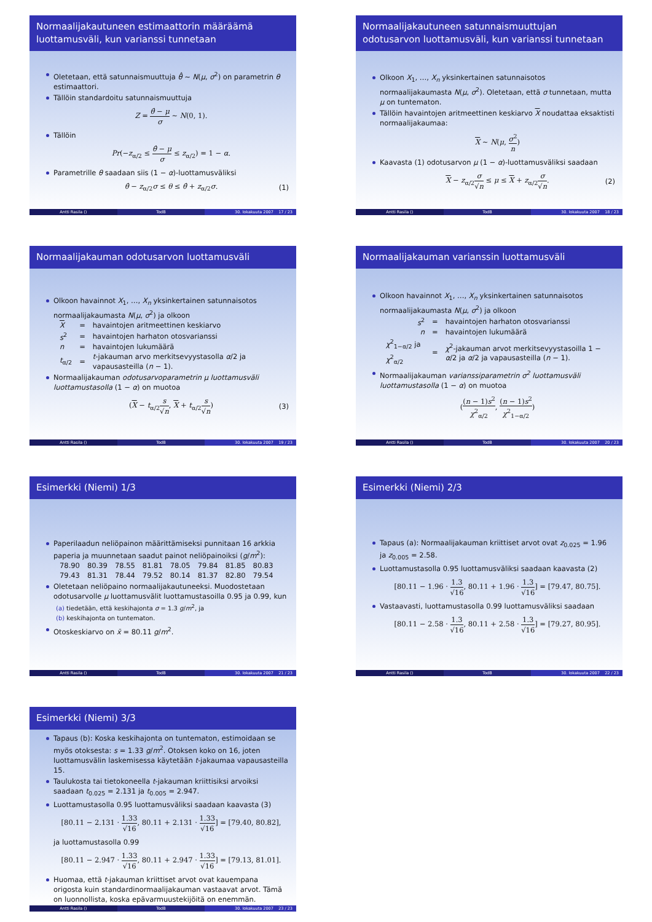Normaalijakautuneen estimaattorin määräämä luottamusväli, kun varianssi tunnetaan
Oletetaan, että satunnaismuuttuja θ̂ ∼ N(μ, σ<sup>2</sup>) on parametrin θ estimaattori.
Tällöin standardoitu satunnaismuuttuja
Z = θ̂ − μ σ ∼ N(0, 1).
Tällöin
Pr(−z<sub>α/2</sub> ≤ θ̂ − μ σ ≤ z<sub>α/2</sub>) = 1 − α.
Parametrille θ saadaan siis (1 − α)-luottamusväliksi
θ̂ − z<sub>α/2</sub>σ ≤ θ ≤ θ̂ + z<sub>α/2</sub>σ. (1)
Antti Rasila () TodB 30. lokakuuta 2007 17 / 23
Normaalijakautuneen satunnaismuuttujan odotusarvon luottamusväli, kun varianssi tunnetaan
Olkoon X<sub>1</sub>, …, X<sub>n</sub> yksinkertainen satunnaisotos normaalijakaumasta N(μ, σ<sup>2</sup>). Oletetaan, että σ tunnetaan, mutta μ on tuntematon.
Tällöin havaintojen aritmeettinen keskiarvo X noudattaa eksaktisti normaalijakaumaa:
X ∼ N(μ, σ<sup>2</sup> n)
Kaavasta (1) odotusarvon μ (1 − α)-luottamusväliksi saadaan
X − z<sub>α/2</sub>σ √n ≤ μ ≤ X + z<sub>α/2</sub>σ √n. (2)
Antti Rasila () TodB 30. lokakuuta 2007 18 / 23
Normaalijakauman odotusarvon luottamusväli
Olkoon havainnot X<sub>1</sub>, …, X<sub>n</sub> yksinkertainen satunnaisotos normaalijakaumasta N(μ, σ<sup>2</sup>) ja olkoon
| X | = | havaintojen aritmeettinen keskiarvo |
| s<sup>2</sup> | = | havaintojen harhaton otosvarianssi |
| n | = | havaintojen lukumäärä |
| t<sub>α/2</sub> | = | t -jakauman arvo merkitsevyystasolla α /2 ja vapausasteilla ( n − 1). |
Normaalijakauman odotusarvoparametrin μ luottamusväli luottamustasolla (1 − α) on muotoa
(X − t<sub>α/2</sub>s √n, X + t<sub>α/2</sub>s √n) (3)
Antti Rasila () TodB 30. lokakuuta 2007 19 / 23
Normaalijakauman varianssin luottamusväli
Olkoon havainnot X<sub>1</sub>, …, X<sub>n</sub> yksinkertainen satunnaisotos normaalijakaumasta N(μ, σ<sup>2</sup>) ja olkoon
| s<sup>2</sup> | = | havaintojen harhaton otosvarianssi |
| n | = | havaintojen lukumäärä |
| χ<sup>2</sup><sub>1−α/2</sub> ja χ<sup>2</sup><sub>α/2</sub> | = | χ<sup>2</sup>-jakauman arvot merkitsevyystasoilla 1 − α /2 ja α /2 ja vapausasteilla ( n − 1). |
Normaalijakauman varianssiparametrin σ<sup>2</sup> luottamusväli luottamustasolla (1 − α) on muotoa
((n − 1)s<sup>2</sup> χ<sup>2</sup><sub>α/2</sub>, (n − 1)s<sup>2</sup> χ<sup>2</sup><sub>1−α/2</sub>)
Antti Rasila () TodB 30. lokakuuta 2007 20 / 23
Esimerkki (Niemi) 1/3
Paperilaadun neliöpainon määrittämiseksi punnitaan 16 arkkia paperia ja muunnetaan saadut painot neliöpainoiksi (g/m<sup>2</sup>):
| 78.90 | 80.39 | 78.55 | 81.81 | 78.05 | 79.84 | 81.85 | 80.83 |
| 79.43 | 81.31 | 78.44 | 79.52 | 80.14 | 81.37 | 82.80 | 79.54 |
Oletetaan neliöpaino normaalijakautuneeksi. Muodostetaan odotusarvolle μ luottamusvälit luottamustasoilla 0.95 ja 0.99, kun
(a) tiedetään, että keskihajonta σ = 1.3 g/m<sup>2</sup>, ja
(b) keskihajonta on tuntematon.
Otoskeskiarvo on x̄ = 80.11 g/m<sup>2</sup>.
Antti Rasila () TodB 30. lokakuuta 2007 21 / 23
Esimerkki (Niemi) 2/3
Tapaus (a): Normaalijakauman kriittiset arvot ovat z<sub>0.025</sub> = 1.96 ja z<sub>0.005</sub> = 2.58.
Luottamustasolla 0.95 luottamusväliksi saadaan kaavasta (2)
[80.11 − 1.96 · 1.3 √16, 80.11 + 1.96 · 1.3 √16] = [79.47, 80.75].
Vastaavasti, luottamustasolla 0.99 luottamusväliksi saadaan
[80.11 − 2.58 · 1.3 √16, 80.11 + 2.58 · 1.3 √16] = [79.27, 80.95].
Antti Rasila () TodB 30. lokakuuta 2007 22 / 23
Esimerkki (Niemi) 3/3
Tapaus (b): Koska keskihajonta on tuntematon, estimoidaan se myös otoksesta: s = 1.33 g/m<sup>2</sup>. Otoksen koko on 16, joten luottamusvälin laskemisessa käytetään t-jakaumaa vapausasteilla 15.
Taulukosta tai tietokoneella t-jakauman kriittisiksi arvoiksi saadaan t<sub>0.025</sub> = 2.131 ja t<sub>0.005</sub> = 2.947.
Luottamustasolla 0.95 luottamusväliksi saadaan kaavasta (3)
[80.11 − 2.131 · 1.33 √16, 80.11 + 2.131 · 1.33 √16] = [79.40, 80.82],
ja luottamustasolla 0.99
[80.11 − 2.947 · 1.33 √16, 80.11 + 2.947 · 1.33 √16] = [79.13, 81.01].
Huomaa, että t-jakauman kriittiset arvot ovat kauempana origosta kuin standardinormaalijakauman vastaavat arvot. Tämä on luonnollista, koska epävarmuustekijöitä on enemmän.
Antti Rasila () TodB 30. lokakuuta 2007 23 / 23